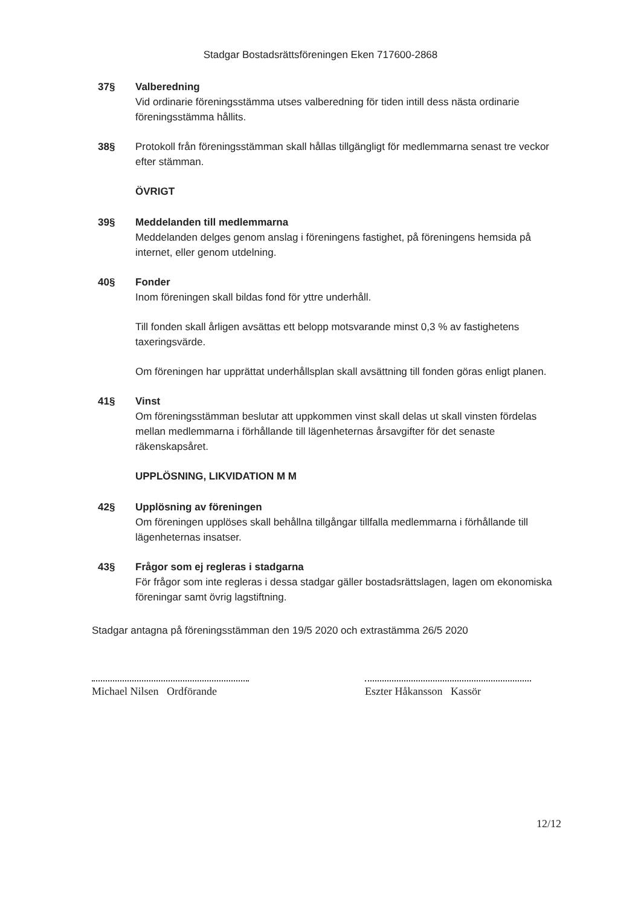Stadgar Bostadsrättsföreningen Eken 717600-2868
37§ Valberedning
Vid ordinarie föreningsstämma utses valberedning för tiden intill dess nästa ordinarie föreningsstämma hållits.
38§ Protokoll från föreningsstämman skall hållas tillgängligt för medlemmarna senast tre veckor efter stämman.
ÖVRIGT
39§ Meddelanden till medlemmarna
Meddelanden delges genom anslag i föreningens fastighet, på föreningens hemsida på internet, eller genom utdelning.
40§ Fonder
Inom föreningen skall bildas fond för yttre underhåll.
Till fonden skall årligen avsättas ett belopp motsvarande minst 0,3 % av fastighetens taxeringsvärde.
Om föreningen har upprättat underhållsplan skall avsättning till fonden göras enligt planen.
41§ Vinst
Om föreningsstämman beslutar att uppkommen vinst skall delas ut skall vinsten fördelas mellan medlemmarna i förhållande till lägenheternas årsavgifter för det senaste räkenskapsåret.
UPPLÖSNING, LIKVIDATION M M
42§ Upplösning av föreningen
Om föreningen upplöses skall behållna tillgångar tillfalla medlemmarna i förhållande till lägenheternas insatser.
43§ Frågor som ej regleras i stadgarna
För frågor som inte regleras i dessa stadgar gäller bostadsrättslagen, lagen om ekonomiska föreningar samt övrig lagstiftning.
Stadgar antagna på föreningsstämman den 19/5 2020 och extrastämma 26/5 2020
Michael Nilsen Ordförande
Eszter Håkansson Kassör
12/12